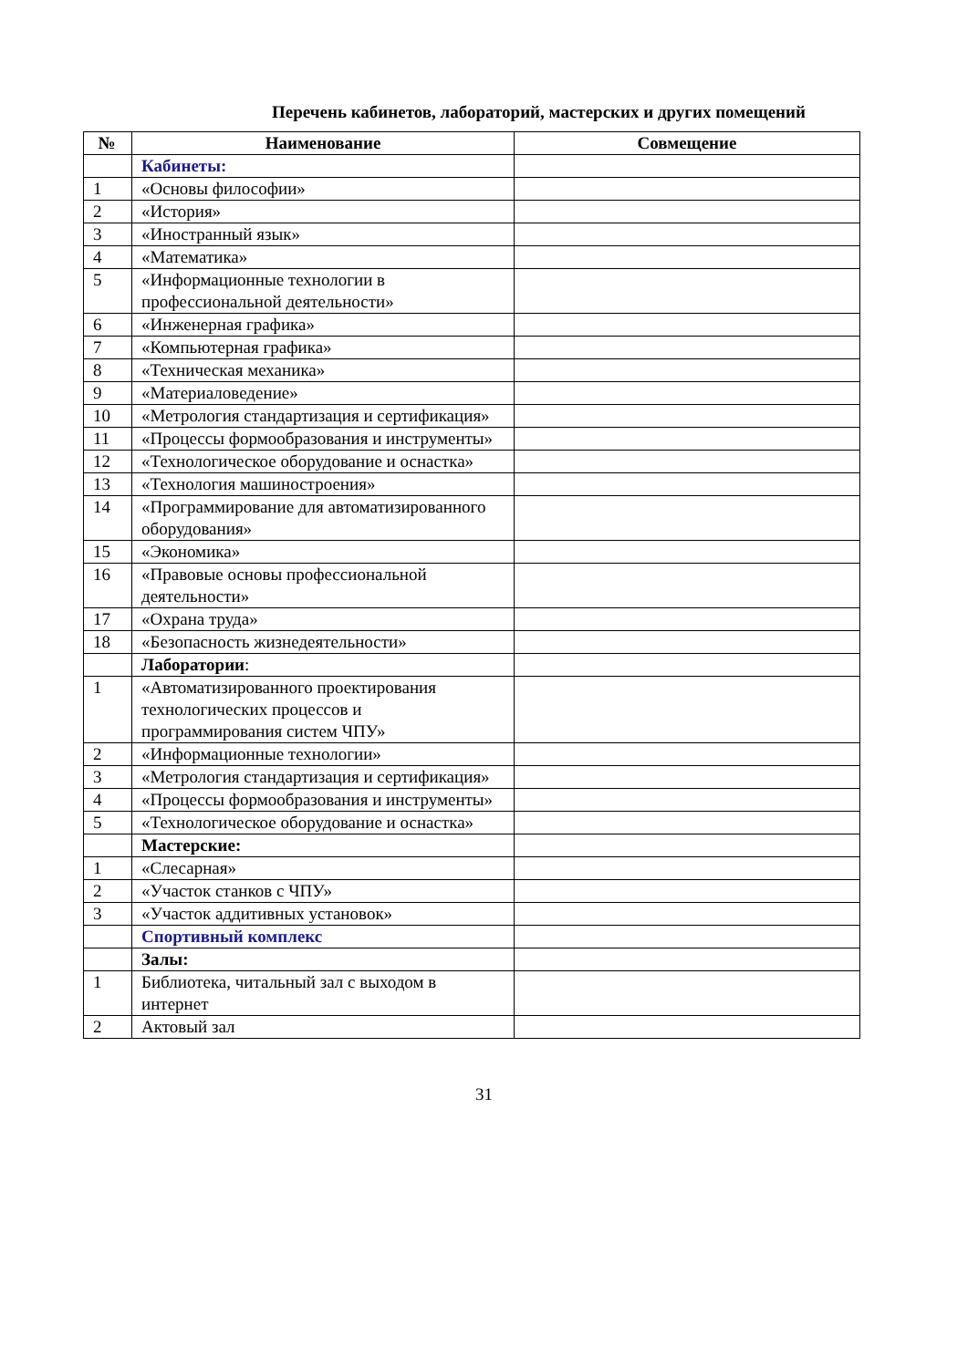Перечень кабинетов, лабораторий, мастерских и других помещений
| № | Наименование | Совмещение |
| --- | --- | --- |
| | Кабинеты: | |
| 1 | «Основы философии» | |
| 2 | «История» | |
| 3 | «Иностранный язык» | |
| 4 | «Математика» | |
| 5 | «Информационные технологии в профессиональной деятельности» | |
| 6 | «Инженерная графика» | |
| 7 | «Компьютерная графика» | |
| 8 | «Техническая механика» | |
| 9 | «Материаловедение» | |
| 10 | «Метрология стандартизация и сертификация» | |
| 11 | «Процессы формообразования и инструменты» | |
| 12 | «Технологическое оборудование и оснастка» | |
| 13 | «Технология машиностроения» | |
| 14 | «Программирование для автоматизированного оборудования» | |
| 15 | «Экономика» | |
| 16 | «Правовые основы профессиональной деятельности» | |
| 17 | «Охрана труда» | |
| 18 | «Безопасность жизнедеятельности» | |
| | Лаборатории : | |
| 1 | «Автоматизированного проектирования технологических процессов и программирования систем ЧПУ» | |
| 2 | «Информационные технологии» | |
| 3 | «Метрология стандартизация и сертификация» | |
| 4 | «Процессы формообразования и инструменты» | |
| 5 | «Технологическое оборудование и оснастка» | |
| | Мастерские: | |
| 1 | «Слесарная» | |
| 2 | «Участок станков с ЧПУ» | |
| 3 | «Участок аддитивных установок» | |
| | Спортивный комплекс | |
| | Залы: | |
| 1 | Библиотека, читальный зал с выходом в интернет | |
| 2 | Актовый зал | |
31